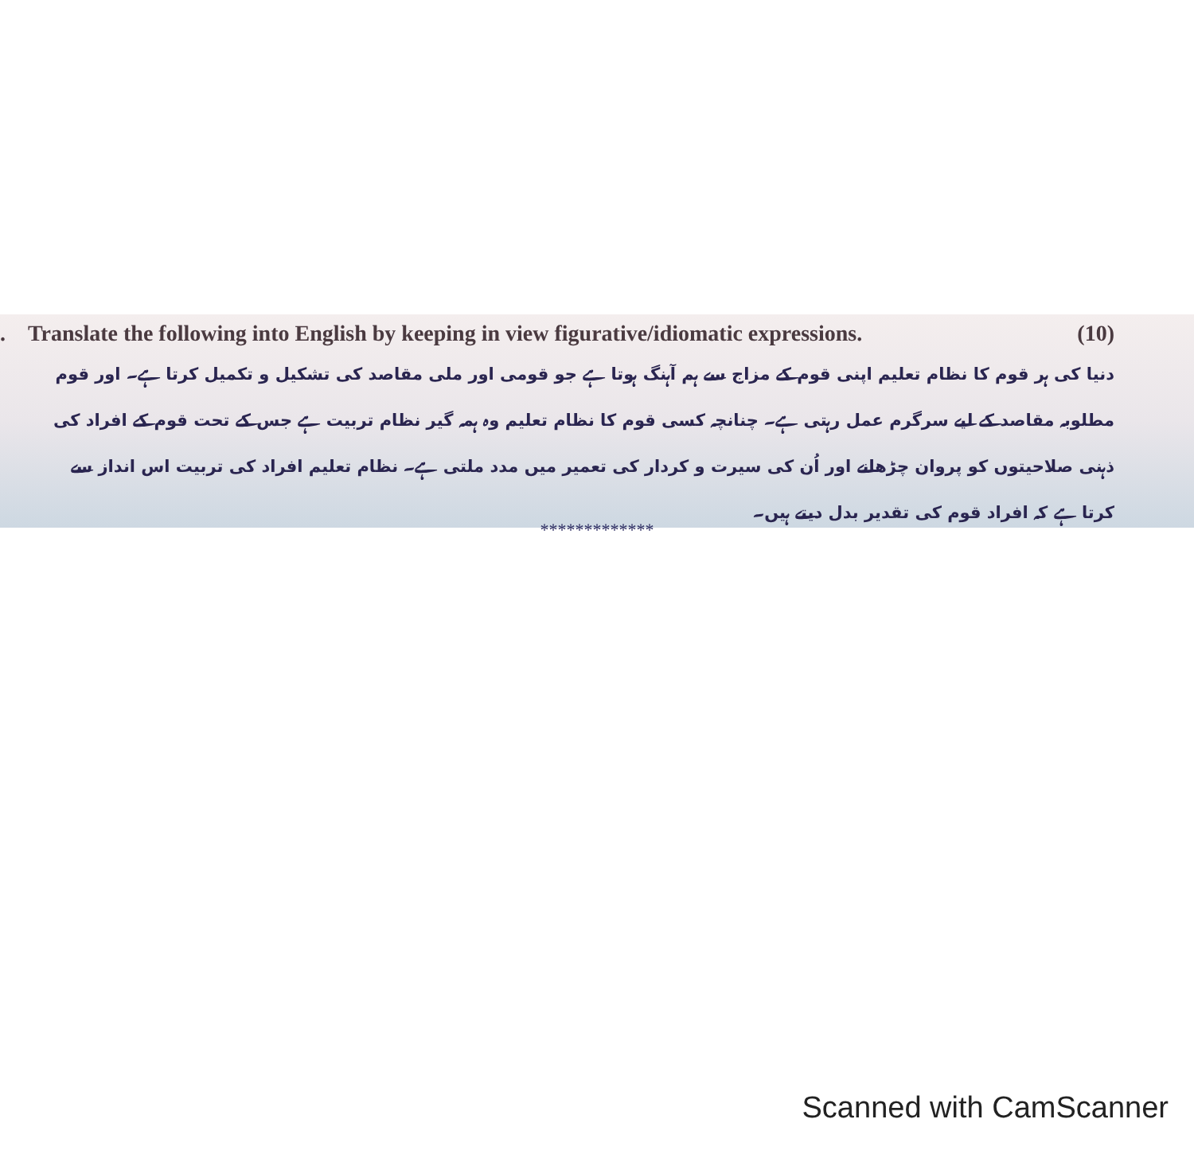. Translate the following into English by keeping in view figurative/idiomatic expressions. (10)
دنیا کی ہر قوم کا نظام تعلیم اپنی قوم کے مزاج سے ہم آہنگ ہوتا ہے جو قومی اور ملی مقاصد کی تشکیل و تکمیل کرتا ہے۔ اور قوم مطلوبہ مقاصد کے لیے سرگرم عمل رہتی ہے۔ چنانچہ کسی قوم کا نظام تعلیم وہ ہمہ گیر نظام تربیت ہے جس کے تحت قوم کے افراد کی ذہنی صلاحیتوں کو پروان چڑھانے اور اُن کی سیرت و کردار کی تعمیر میں مدد ملتی ہے۔ نظام تعلیم افراد کی تربیت اس انداز سے کرتا ہے کہ افراد قوم کی تقدیر بدل دیتے ہیں۔
*************
Scanned with CamScanner